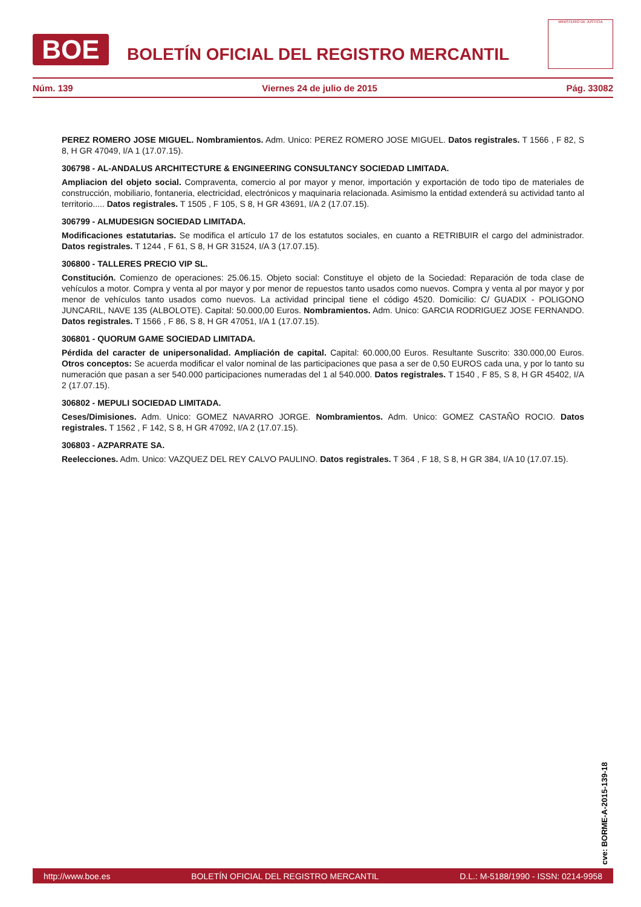BOE
BOLETÍN OFICIAL DEL REGISTRO MERCANTIL
MINISTERIO DE JUSTICIA
Núm. 139 Viernes 24 de julio de 2015 Pág. 33082
PEREZ ROMERO JOSE MIGUEL. Nombramientos. Adm. Unico: PEREZ ROMERO JOSE MIGUEL. Datos registrales. T 1566 , F 82, S 8, H GR 47049, I/A 1 (17.07.15).
306798 - AL-ANDALUS ARCHITECTURE & ENGINEERING CONSULTANCY SOCIEDAD LIMITADA.
Ampliacion del objeto social. Compraventa, comercio al por mayor y menor, importación y exportación de todo tipo de materiales de construcción, mobiliario, fontaneria, electricidad, electrónicos y maquinaria relacionada. Asimismo la entidad extenderá su actividad tanto al territorio..... Datos registrales. T 1505 , F 105, S 8, H GR 43691, I/A 2 (17.07.15).
306799 - ALMUDESIGN SOCIEDAD LIMITADA.
Modificaciones estatutarias. Se modifica el artículo 17 de los estatutos sociales, en cuanto a RETRIBUIR el cargo del administrador. Datos registrales. T 1244 , F 61, S 8, H GR 31524, I/A 3 (17.07.15).
306800 - TALLERES PRECIO VIP SL.
Constitución. Comienzo de operaciones: 25.06.15. Objeto social: Constituye el objeto de la Sociedad: Reparación de toda clase de vehículos a motor. Compra y venta al por mayor y por menor de repuestos tanto usados como nuevos. Compra y venta al por mayor y por menor de vehículos tanto usados como nuevos. La actividad principal tiene el código 4520. Domicilio: C/ GUADIX - POLIGONO JUNCARIL, NAVE 135 (ALBOLOTE). Capital: 50.000,00 Euros. Nombramientos. Adm. Unico: GARCIA RODRIGUEZ JOSE FERNANDO. Datos registrales. T 1566 , F 86, S 8, H GR 47051, I/A 1 (17.07.15).
306801 - QUORUM GAME SOCIEDAD LIMITADA.
Pérdida del caracter de unipersonalidad. Ampliación de capital. Capital: 60.000,00 Euros. Resultante Suscrito: 330.000,00 Euros. Otros conceptos: Se acuerda modificar el valor nominal de las participaciones que pasa a ser de 0,50 EUROS cada una, y por lo tanto su numeración que pasan a ser 540.000 participaciones numeradas del 1 al 540.000. Datos registrales. T 1540 , F 85, S 8, H GR 45402, I/A 2 (17.07.15).
306802 - MEPULI SOCIEDAD LIMITADA.
Ceses/Dimisiones. Adm. Unico: GOMEZ NAVARRO JORGE. Nombramientos. Adm. Unico: GOMEZ CASTAÑO ROCIO. Datos registrales. T 1562 , F 142, S 8, H GR 47092, I/A 2 (17.07.15).
306803 - AZPARRATE SA.
Reelecciones. Adm. Unico: VAZQUEZ DEL REY CALVO PAULINO. Datos registrales. T 364 , F 18, S 8, H GR 384, I/A 10 (17.07.15).
cve: BORME-A-2015-139-18
http://www.boe.es BOLETÍN OFICIAL DEL REGISTRO MERCANTIL D.L.: M-5188/1990 - ISSN: 0214-9958